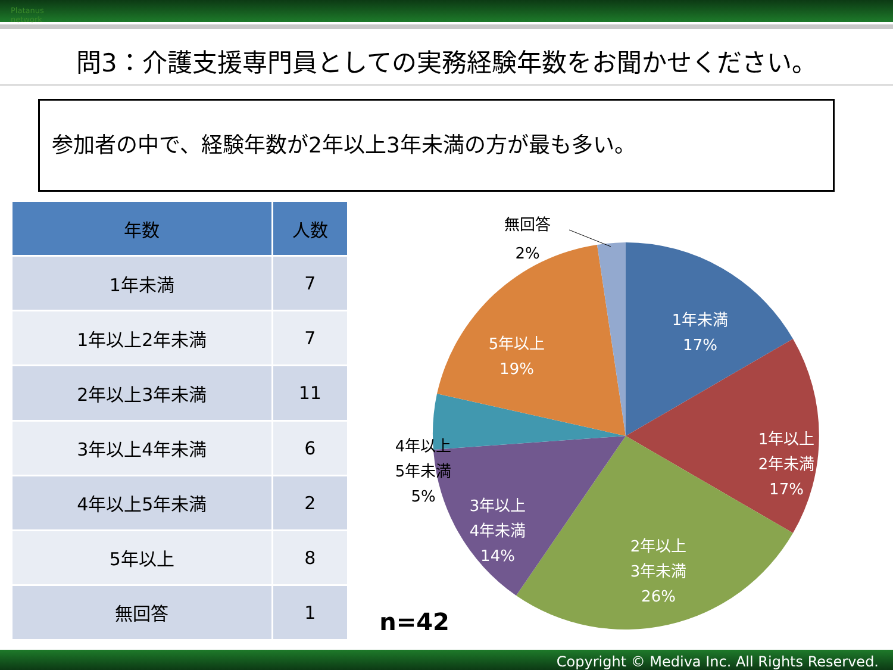Platanus network
問3：介護支援専門員としての実務経験年数をお聞かせください。
参加者の中で、経験年数が2年以上3年未満の方が最も多い。
| 年数 | 人数 |
| --- | --- |
| 1年未満 | 7 |
| 1年以上2年未満 | 7 |
| 2年以上3年未満 | 11 |
| 3年以上4年未満 | 6 |
| 4年以上5年未満 | 2 |
| 5年以上 | 8 |
| 無回答 | 1 |
1年未満
17%
1年以上
2年未満
17%
2年以上
3年未満
26%
3年以上
4年未満
14%
5年以上
19%
無回答
2%
4年以上
5年未満
5%
n=42
Copyright © Mediva Inc. All Rights Reserved.